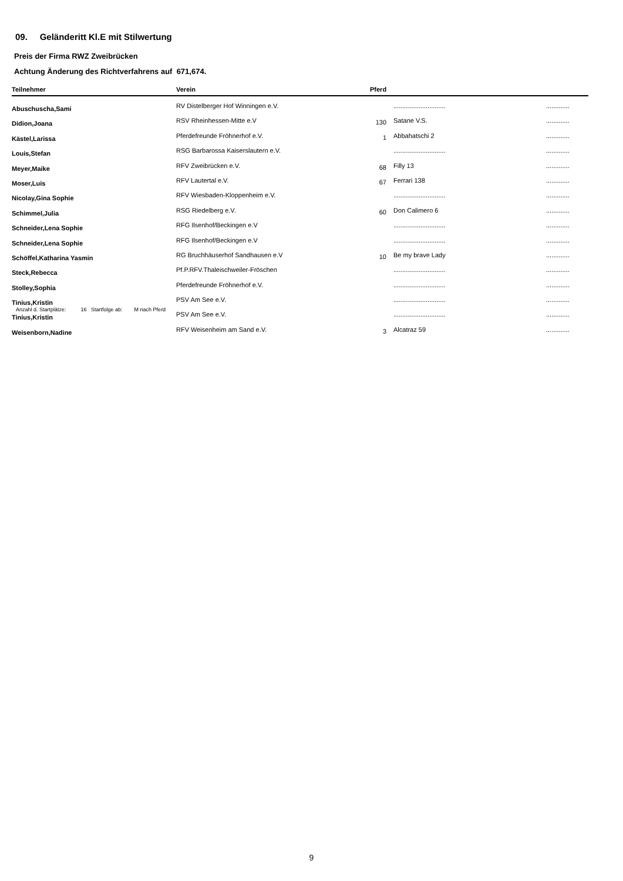09. Geländeritt Kl.E mit Stilwertung
Preis der Firma RWZ Zweibrücken
Achtung Änderung des Richtverfahrens auf 671,674.
| Teilnehmer | Verein | Pferd | | |
| --- | --- | --- | --- | --- |
| Abuschuscha,Sami | RV Distelberger Hof Winningen e.V. | | ............................. | ............. |
| Didion,Joana | RSV Rheinhessen-Mitte e.V | 130 | Satane V.S. | ............. |
| Kästel,Larissa | Pferdefreunde Fröhnerhof e.V. | 1 | Abbahatschi 2 | ............. |
| Louis,Stefan | RSG Barbarossa Kaiserslautern e.V. | | ............................. | ............. |
| Meyer,Maike | RFV Zweibrücken e.V. | 68 | Filly 13 | ............. |
| Moser,Luis | RFV Lautertal e.V. | 67 | Ferrari 138 | ............. |
| Nicolay,Gina Sophie | RFV Wiesbaden-Kloppenheim e.V. | | ............................. | ............. |
| Schimmel,Julia | RSG Riedelberg e.V. | 60 | Don Calimero 6 | ............. |
| Schneider,Lena Sophie | RFG Ilsenhof/Beckingen e.V | | ............................. | ............. |
| Schneider,Lena Sophie | RFG Ilsenhof/Beckingen e.V | | ............................. | ............. |
| Schöffel,Katharina Yasmin | RG Bruchhäuserhof Sandhausen e.V | 10 | Be my brave Lady | ............. |
| Steck,Rebecca | Pf.P.RFV.Thaleischweiler-Fröschen | | ............................. | ............. |
| Stolley,Sophia | Pferdefreunde Fröhnerhof e.V. | | ............................. | ............. |
| Tinius,Kristin | PSV Am See e.V. | | ............................. | ............. |
| Tinius,Kristin | PSV Am See e.V. | | ............................. | ............. |
| Weisenborn,Nadine | RFV Weisenheim am Sand e.V. | 3 | Alcatraz 59 | ............. |
Anzahl d. Startplätze: 16 Startfolge ab: M nach Pferd
9